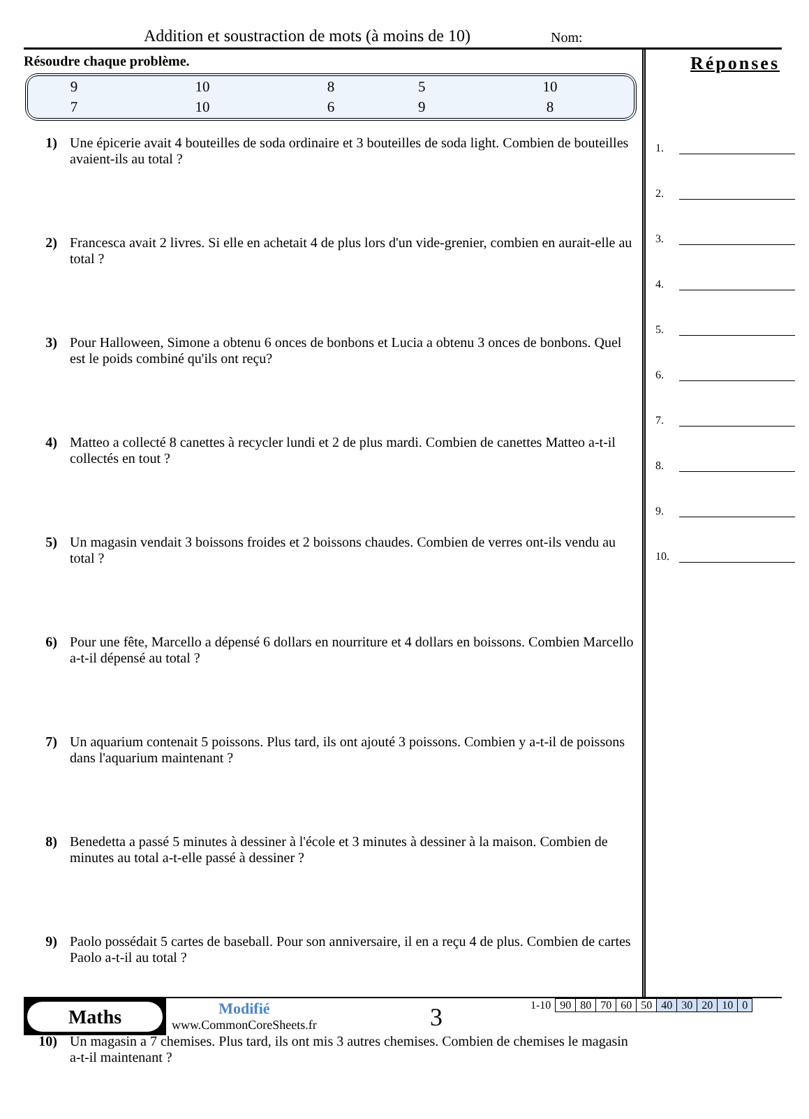Addition et soustraction de mots (à moins de 10) Nom:
Résoudre chaque problème.
| 9 | 10 | 8 | 5 | 10 |
| 7 | 10 | 6 | 9 | 8 |
1) Une épicerie avait 4 bouteilles de soda ordinaire et 3 bouteilles de soda light. Combien de bouteilles avaient-ils au total ?
2) Francesca avait 2 livres. Si elle en achetait 4 de plus lors d'un vide-grenier, combien en aurait-elle au total ?
3) Pour Halloween, Simone a obtenu 6 onces de bonbons et Lucia a obtenu 3 onces de bonbons. Quel est le poids combiné qu'ils ont reçu?
4) Matteo a collecté 8 canettes à recycler lundi et 2 de plus mardi. Combien de canettes Matteo a-t-il collectés en tout ?
5) Un magasin vendait 3 boissons froides et 2 boissons chaudes. Combien de verres ont-ils vendu au total ?
6) Pour une fête, Marcello a dépensé 6 dollars en nourriture et 4 dollars en boissons. Combien Marcello a-t-il dépensé au total ?
7) Un aquarium contenait 5 poissons. Plus tard, ils ont ajouté 3 poissons. Combien y a-t-il de poissons dans l'aquarium maintenant ?
8) Benedetta a passé 5 minutes à dessiner à l'école et 3 minutes à dessiner à la maison. Combien de minutes au total a-t-elle passé à dessiner ?
9) Paolo possédait 5 cartes de baseball. Pour son anniversaire, il en a reçu 4 de plus. Combien de cartes Paolo a-t-il au total ?
10) Un magasin a 7 chemises. Plus tard, ils ont mis 3 autres chemises. Combien de chemises le magasin a-t-il maintenant ?
Réponses
1.
2.
3.
4.
5.
6.
7.
8.
9.
10.
Maths
Modifié
www.CommonCoreSheets.fr
3
| 1-10 | 90 | 80 | 70 | 60 | 50 | 40 | 30 | 20 | 10 | 0 |